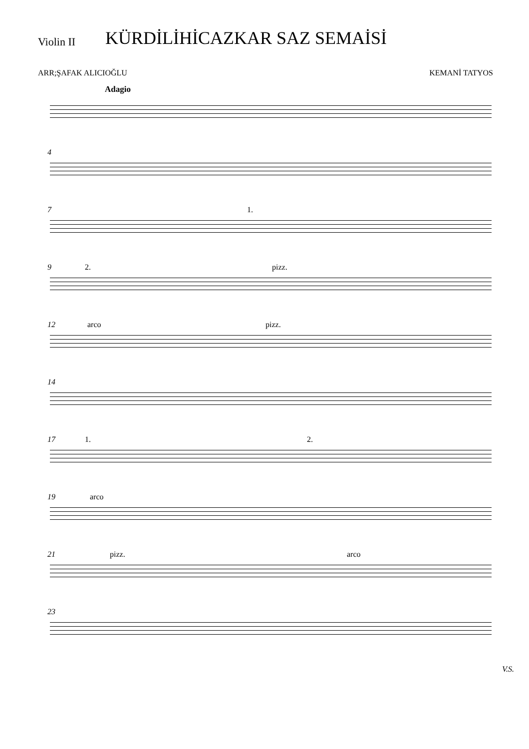Violin II
KÜRDİLİHİCAZKAR SAZ SEMAİSİ
ARR;ŞAFAK ALICIOĞLU KEMANİ TATYOS
Adagio
4
7 1.
9 2. pizz.
12 arco pizz.
14
17 1. 2.
19 arco
21 pizz. arco
23
V.S.